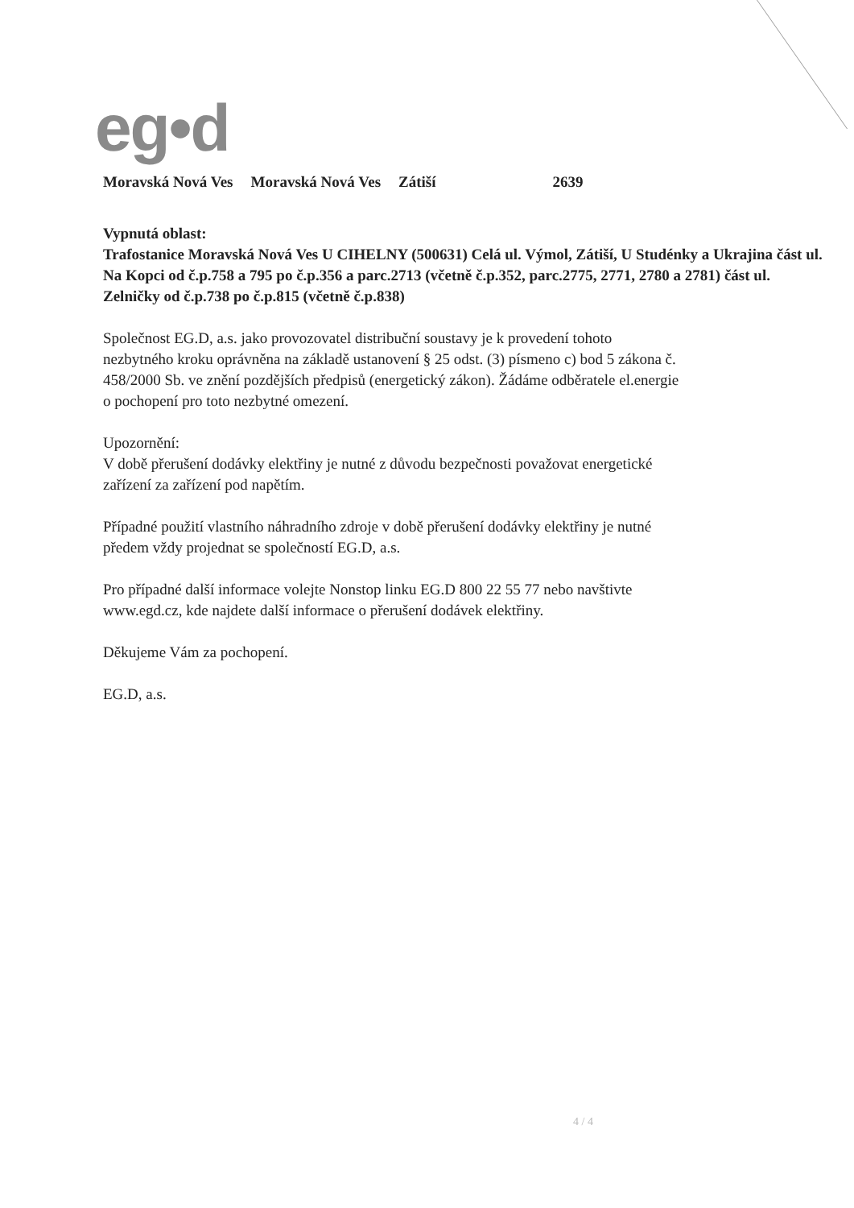eg•d
Moravská Nová Ves Moravská Nová Ves Zátiší 2639
Vypnutá oblast:
Trafostanice Moravská Nová Ves U CIHELNY (500631) Celá ul. Výmol, Zátiší, U Studénky a Ukrajina část ul. Na Kopci od č.p.758 a 795 po č.p.356 a parc.2713 (včetně č.p.352, parc.2775, 2771, 2780 a 2781) část ul. Zelničky od č.p.738 po č.p.815 (včetně č.p.838)
Společnost EG.D, a.s. jako provozovatel distribuční soustavy je k provedení tohoto
nezbytného kroku oprávněna na základě ustanovení § 25 odst. (3) písmeno c) bod 5 zákona č.
458/2000 Sb. ve znění pozdějších předpisů (energetický zákon). Žádáme odběratele el.energie
o pochopení pro toto nezbytné omezení.
Upozornění:
V době přerušení dodávky elektřiny je nutné z důvodu bezpečnosti považovat energetické
zařízení za zařízení pod napětím.
Případné použití vlastního náhradního zdroje v době přerušení dodávky elektřiny je nutné
předem vždy projednat se společností EG.D, a.s.
Pro případné další informace volejte Nonstop linku EG.D 800 22 55 77 nebo navštivte
www.egd.cz, kde najdete další informace o přerušení dodávek elektřiny.
Děkujeme Vám za pochopení.
EG.D, a.s.
4 / 4